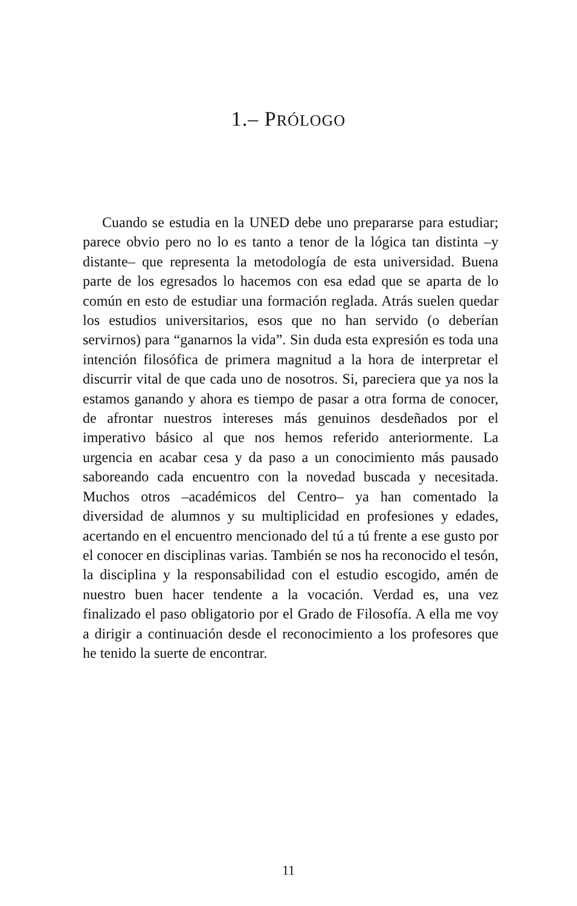1.– PRÓLOGO
Cuando se estudia en la UNED debe uno prepararse para estudiar; parece obvio pero no lo es tanto a tenor de la lógica tan distinta –y distante– que representa la metodología de esta universidad. Buena parte de los egresados lo hacemos con esa edad que se aparta de lo común en esto de estudiar una formación reglada. Atrás suelen quedar los estudios universitarios, esos que no han servido (o deberían servirnos) para “ganarnos la vida”. Sin duda esta expresión es toda una intención filosófica de primera magnitud a la hora de interpretar el discurrir vital de que cada uno de nosotros. Si, pareciera que ya nos la estamos ganando y ahora es tiempo de pasar a otra forma de conocer, de afrontar nuestros intereses más genuinos desdeñados por el imperativo básico al que nos hemos referido anteriormente. La urgencia en acabar cesa y da paso a un conocimiento más pausado saboreando cada encuentro con la novedad buscada y necesitada. Muchos otros –académicos del Centro– ya han comentado la diversidad de alumnos y su multiplicidad en profesiones y edades, acertando en el encuentro mencionado del tú a tú frente a ese gusto por el conocer en disciplinas varias. También se nos ha reconocido el tesón, la disciplina y la responsabilidad con el estudio escogido, amén de nuestro buen hacer tendente a la vocación. Verdad es, una vez finalizado el paso obligatorio por el Grado de Filosofía. A ella me voy a dirigir a continuación desde el reconocimiento a los profesores que he tenido la suerte de encontrar.
11